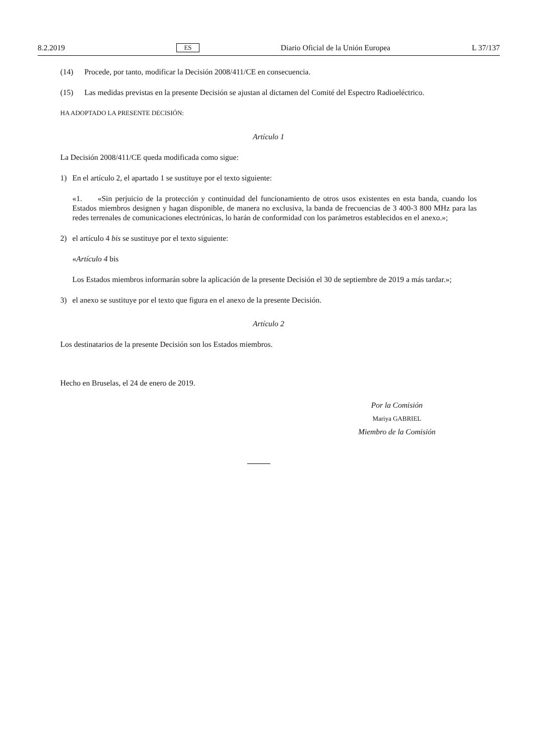8.2.2019 ES Diario Oficial de la Unión Europea L 37/137
(14) Procede, por tanto, modificar la Decisión 2008/411/CE en consecuencia.
(15) Las medidas previstas en la presente Decisión se ajustan al dictamen del Comité del Espectro Radioeléctrico.
HA ADOPTADO LA PRESENTE DECISIÓN:
Artículo 1
La Decisión 2008/411/CE queda modificada como sigue:
1) En el artículo 2, el apartado 1 se sustituye por el texto siguiente:
«1. «Sin perjuicio de la protección y continuidad del funcionamiento de otros usos existentes en esta banda, cuando los Estados miembros designen y hagan disponible, de manera no exclusiva, la banda de frecuencias de 3 400-3 800 MHz para las redes terrenales de comunicaciones electrónicas, lo harán de conformidad con los parámetros establecidos en el anexo.»;
2) el artículo 4 bis se sustituye por el texto siguiente:
«Artículo 4 bis
Los Estados miembros informarán sobre la aplicación de la presente Decisión el 30 de septiembre de 2019 a más tardar.»;
3) el anexo se sustituye por el texto que figura en el anexo de la presente Decisión.
Artículo 2
Los destinatarios de la presente Decisión son los Estados miembros.
Hecho en Bruselas, el 24 de enero de 2019.
Por la Comisión
Mariya GABRIEL
Miembro de la Comisión